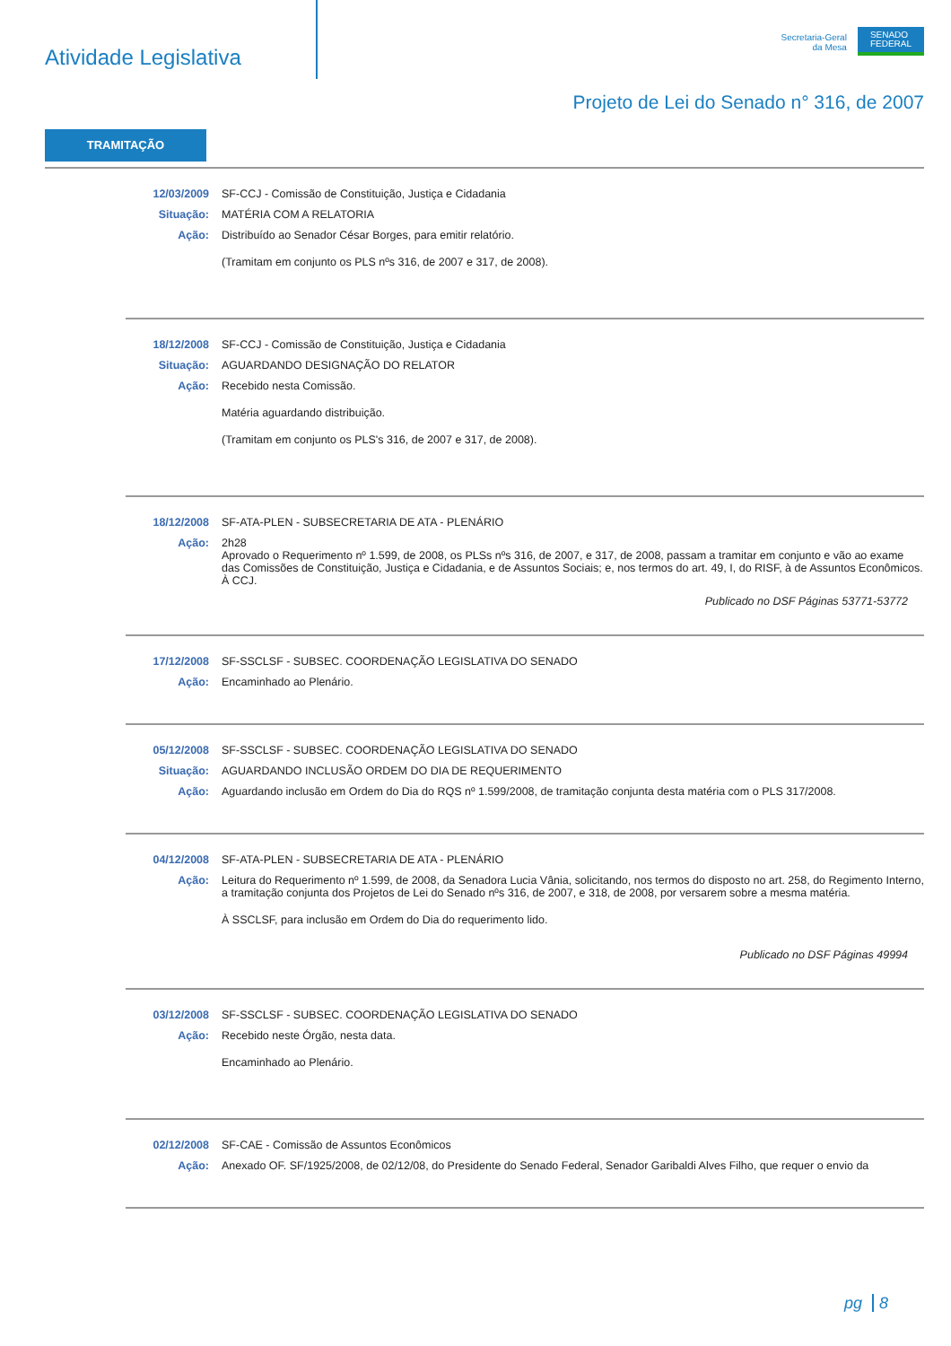Atividade Legislativa
Secretaria-Geral
da Mesa
SENADO
FEDERAL
Projeto de Lei do Senado n° 316, de 2007
TRAMITAÇÃO
12/03/2009 SF-CCJ - Comissão de Constituição, Justiça e Cidadania
Situação: MATÉRIA COM A RELATORIA
Ação: Distribuído ao Senador César Borges, para emitir relatório.
(Tramitam em conjunto os PLS nºs 316, de 2007 e 317, de 2008).
18/12/2008 SF-CCJ - Comissão de Constituição, Justiça e Cidadania
Situação: AGUARDANDO DESIGNAÇÃO DO RELATOR
Ação: Recebido nesta Comissão.
Matéria aguardando distribuição.
(Tramitam em conjunto os PLS's 316, de 2007 e 317, de 2008).
18/12/2008 SF-ATA-PLEN - SUBSECRETARIA DE ATA - PLENÁRIO
Ação: 2h28
Aprovado o Requerimento nº 1.599, de 2008, os PLSs nºs 316, de 2007, e 317, de 2008, passam a tramitar em conjunto e vão ao exame das Comissões de Constituição, Justiça e Cidadania, e de Assuntos Sociais; e, nos termos do art. 49, I, do RISF, à de Assuntos Econômicos.
À CCJ.
Publicado no DSF Páginas 53771-53772
17/12/2008 SF-SSCLSF - SUBSEC. COORDENAÇÃO LEGISLATIVA DO SENADO
Ação: Encaminhado ao Plenário.
05/12/2008 SF-SSCLSF - SUBSEC. COORDENAÇÃO LEGISLATIVA DO SENADO
Situação: AGUARDANDO INCLUSÃO ORDEM DO DIA DE REQUERIMENTO
Ação: Aguardando inclusão em Ordem do Dia do RQS nº 1.599/2008, de tramitação conjunta desta matéria com o PLS 317/2008.
04/12/2008 SF-ATA-PLEN - SUBSECRETARIA DE ATA - PLENÁRIO
Ação: Leitura do Requerimento nº 1.599, de 2008, da Senadora Lucia Vânia, solicitando, nos termos do disposto no art. 258, do Regimento Interno, a tramitação conjunta dos Projetos de Lei do Senado nºs 316, de 2007, e 318, de 2008, por versarem sobre a mesma matéria.
À SSCLSF, para inclusão em Ordem do Dia do requerimento lido.
Publicado no DSF Páginas 49994
03/12/2008 SF-SSCLSF - SUBSEC. COORDENAÇÃO LEGISLATIVA DO SENADO
Ação: Recebido neste Órgão, nesta data.
Encaminhado ao Plenário.
02/12/2008 SF-CAE - Comissão de Assuntos Econômicos
Ação: Anexado OF. SF/1925/2008, de 02/12/08, do Presidente do Senado Federal, Senador Garibaldi Alves Filho, que requer o envio da
pg 8